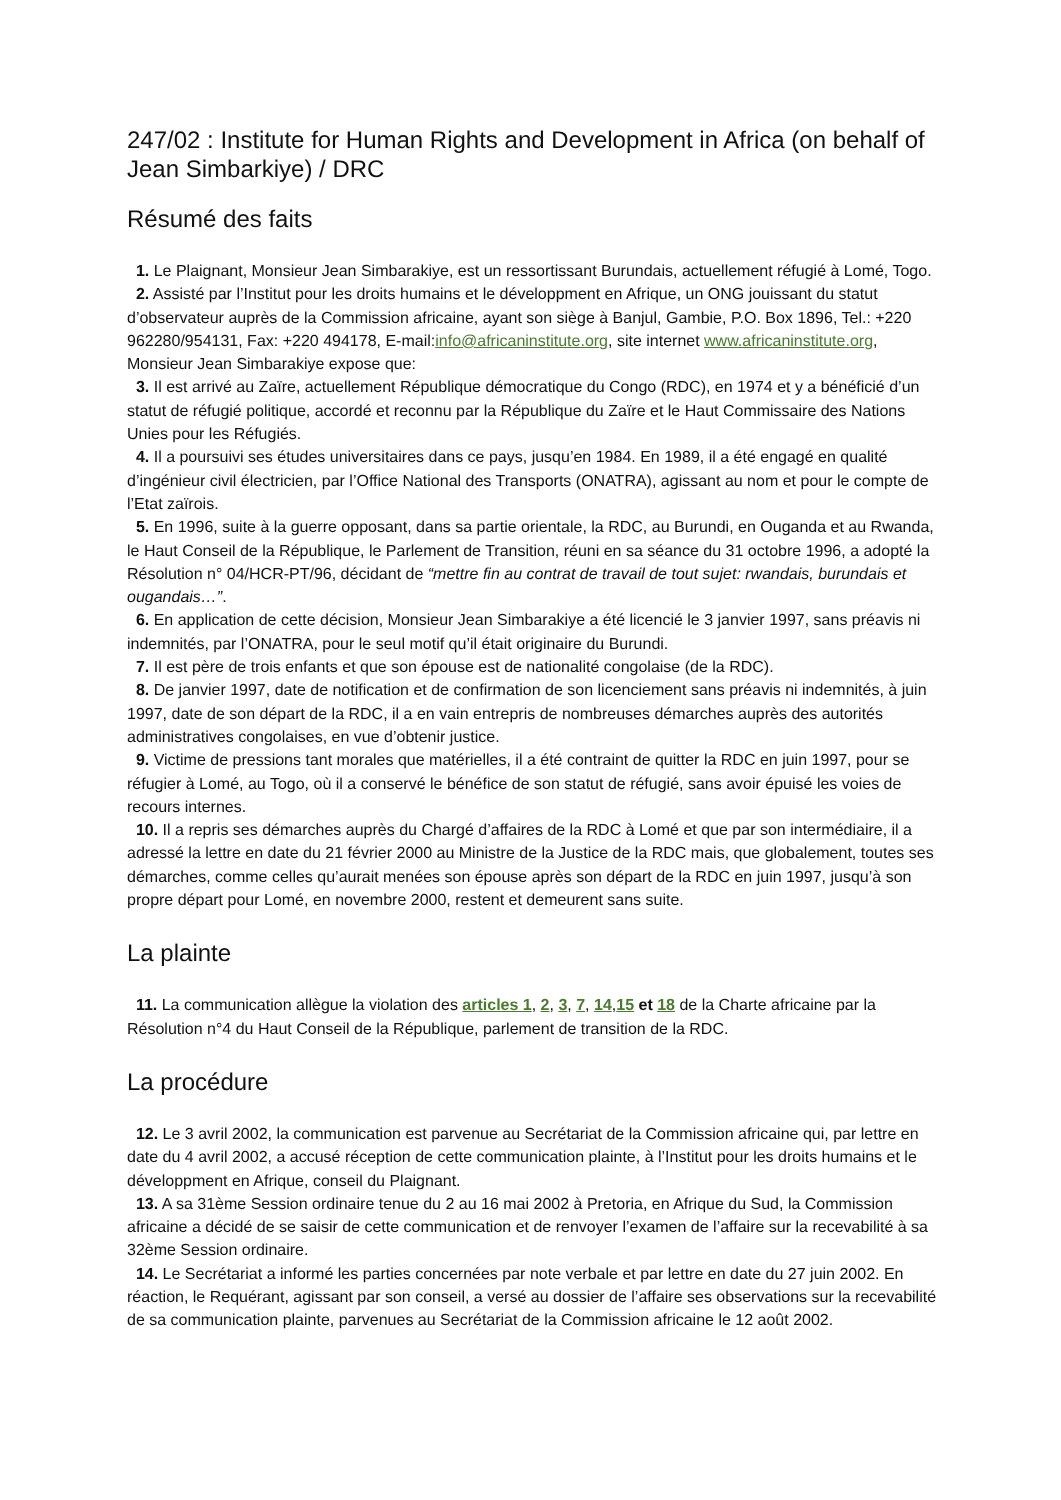247/02 : Institute for Human Rights and Development in Africa (on behalf of Jean Simbarkiye) / DRC
Résumé des faits
1. Le Plaignant, Monsieur Jean Simbarakiye, est un ressortissant Burundais, actuellement réfugié à Lomé, Togo.
2. Assisté par l’Institut pour les droits humains et le développment en Afrique, un ONG jouissant du statut d’observateur auprès de la Commission africaine, ayant son siège à Banjul, Gambie, P.O. Box 1896, Tel.: +220 962280/954131, Fax: +220 494178, E-mail:info@africaninstitute.org, site internet www.africaninstitute.org, Monsieur Jean Simbarakiye expose que:
3. Il est arrivé au Zaïre, actuellement République démocratique du Congo (RDC), en 1974 et y a bénéficié d’un statut de réfugié politique, accordé et reconnu par la République du Zaïre et le Haut Commissaire des Nations Unies pour les Réfugiés.
4. Il a poursuivi ses études universitaires dans ce pays, jusqu’en 1984. En 1989, il a été engagé en qualité d’ingénieur civil électricien, par l’Office National des Transports (ONATRA), agissant au nom et pour le compte de l’Etat zaïrois.
5. En 1996, suite à la guerre opposant, dans sa partie orientale, la RDC, au Burundi, en Ouganda et au Rwanda, le Haut Conseil de la République, le Parlement de Transition, réuni en sa séance du 31 octobre 1996, a adopté la Résolution n° 04/HCR-PT/96, décidant de “mettre fin au contrat de travail de tout sujet: rwandais, burundais et ougandais…”.
6. En application de cette décision, Monsieur Jean Simbarakiye a été licencié le 3 janvier 1997, sans préavis ni indemnités, par l’ONATRA, pour le seul motif qu’il était originaire du Burundi.
7. Il est père de trois enfants et que son épouse est de nationalité congolaise (de la RDC).
8. De janvier 1997, date de notification et de confirmation de son licenciement sans préavis ni indemnités, à juin 1997, date de son départ de la RDC, il a en vain entrepris de nombreuses démarches auprès des autorités administratives congolaises, en vue d’obtenir justice.
9. Victime de pressions tant morales que matérielles, il a été contraint de quitter la RDC en juin 1997, pour se réfugier à Lomé, au Togo, où il a conservé le bénéfice de son statut de réfugié, sans avoir épuisé les voies de recours internes.
10. Il a repris ses démarches auprès du Chargé d’affaires de la RDC à Lomé et que par son intermédiaire, il a adressé la lettre en date du 21 février 2000 au Ministre de la Justice de la RDC mais, que globalement, toutes ses démarches, comme celles qu’aurait menées son épouse après son départ de la RDC en juin 1997, jusqu’à son propre départ pour Lomé, en novembre 2000, restent et demeurent sans suite.
La plainte
11. La communication allègue la violation des articles 1, 2, 3, 7, 14,15 et 18 de la Charte africaine par la Résolution n°4 du Haut Conseil de la République, parlement de transition de la RDC.
La procédure
12. Le 3 avril 2002, la communication est parvenue au Secrétariat de la Commission africaine qui, par lettre en date du 4 avril 2002, a accusé réception de cette communication plainte, à l’Institut pour les droits humains et le développment en Afrique, conseil du Plaignant.
13. A sa 31ème Session ordinaire tenue du 2 au 16 mai 2002 à Pretoria, en Afrique du Sud, la Commission africaine a décidé de se saisir de cette communication et de renvoyer l’examen de l’affaire sur la recevabilité à sa 32ème Session ordinaire.
14. Le Secrétariat a informé les parties concernées par note verbale et par lettre en date du 27 juin 2002. En réaction, le Requérant, agissant par son conseil, a versé au dossier de l’affaire ses observations sur la recevabilité de sa communication plainte, parvenues au Secrétariat de la Commission africaine le 12 août 2002.